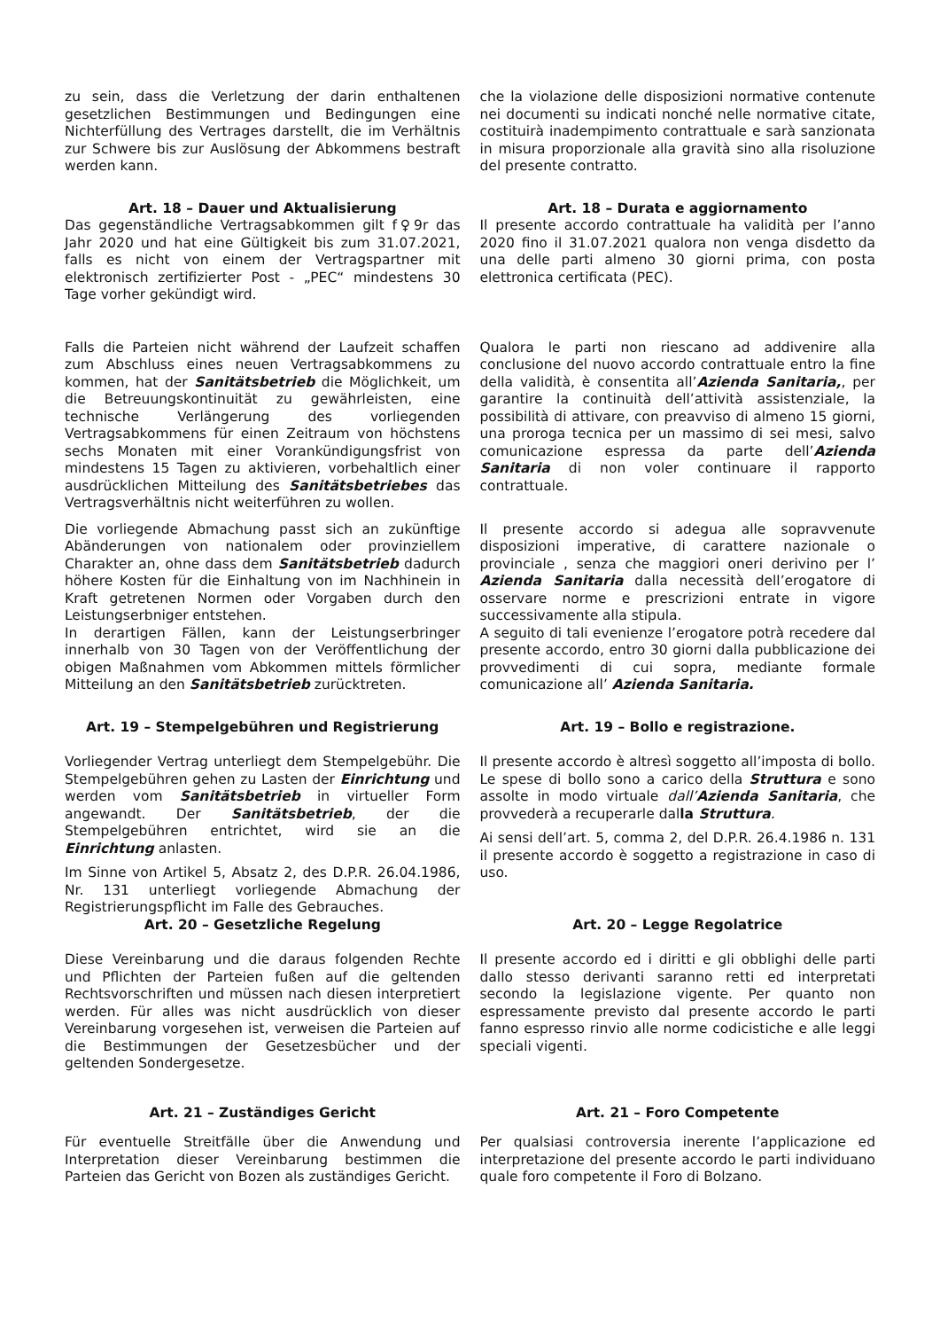zu sein, dass die Verletzung der darin enthaltenen gesetzlichen Bestimmungen und Bedingungen eine Nichterfüllung des Vertrages darstellt, die im Verhältnis zur Schwere bis zur Auslösung der Abkommens bestraft werden kann.
che la violazione delle disposizioni normative contenute nei documenti su indicati nonché nelle normative citate, costituirà inadempimento contrattuale e sarà sanzionata in misura proporzionale alla gravità sino alla risoluzione del presente contratto.
Art. 18 – Dauer und Aktualisierung
Art. 18 – Durata e aggiornamento
Das gegenständliche Vertragsabkommen gilt f♀9r das Jahr 2020 und hat eine Gültigkeit bis zum 31.07.2021, falls es nicht von einem der Vertragspartner mit elektronisch zertifizierter Post - „PEC“ mindestens 30 Tage vorher gekündigt wird.
Il presente accordo contrattuale ha validità per l’anno 2020 fino il 31.07.2021 qualora non venga disdetto da una delle parti almeno 30 giorni prima, con posta elettronica certificata (PEC).
Falls die Parteien nicht während der Laufzeit schaffen zum Abschluss eines neuen Vertragsabkommens zu kommen, hat der Sanitätsbetrieb die Möglichkeit, um die Betreuungskontinuität zu gewährleisten, eine technische Verlängerung des vorliegenden Vertragsabkommens für einen Zeitraum von höchstens sechs Monaten mit einer Vorankündigungsfrist von mindestens 15 Tagen zu aktivieren, vorbehaltlich einer ausdrücklichen Mitteilung des Sanitätsbetriebes das Vertragsverhältnis nicht weiterführen zu wollen.
Qualora le parti non riescano ad addivenire alla conclusione del nuovo accordo contrattuale entro la fine della validità, è consentita all’Azienda Sanitaria,, per garantire la continuità dell’attività assistenziale, la possibilità di attivare, con preavviso di almeno 15 giorni, una proroga tecnica per un massimo di sei mesi, salvo comunicazione espressa da parte dell’Azienda Sanitaria di non voler continuare il rapporto contrattuale.
Die vorliegende Abmachung passt sich an zukünftige Abänderungen von nationalem oder provinziellem Charakter an, ohne dass dem Sanitätsbetrieb dadurch höhere Kosten für die Einhaltung von im Nachhinein in Kraft getretenen Normen oder Vorgaben durch den Leistungserbniger entstehen.
In derartigen Fällen, kann der Leistungserbringer innerhalb von 30 Tagen von der Veröffentlichung der obigen Maßnahmen vom Abkommen mittels förmlicher Mitteilung an den Sanitätsbetrieb zurücktreten.
Il presente accordo si adegua alle sopravvenute disposizioni imperative, di carattere nazionale o provinciale , senza che maggiori oneri derivino per l’ Azienda Sanitaria dalla necessità dell’erogatore di osservare norme e prescrizioni entrate in vigore successivamente alla stipula.
A seguito di tali evenienze l’erogatore potrà recedere dal presente accordo, entro 30 giorni dalla pubblicazione dei provvedimenti di cui sopra, mediante formale comunicazione all’ Azienda Sanitaria.
Art. 19 – Stempelgebühren und Registrierung
Art. 19 – Bollo e registrazione.
Vorliegender Vertrag unterliegt dem Stempelgebühr. Die Stempelgebühren gehen zu Lasten der Einrichtung und werden vom Sanitätsbetrieb in virtueller Form angewandt. Der Sanitätsbetrieb, der die Stempelgebühren entrichtet, wird sie an die Einrichtung anlasten.
Im Sinne von Artikel 5, Absatz 2, des D.P.R. 26.04.1986, Nr. 131 unterliegt vorliegende Abmachung der Registrierungspflicht im Falle des Gebrauches.
Il presente accordo è altresì soggetto all’imposta di bollo. Le spese di bollo sono a carico della Struttura e sono assolte in modo virtuale dall’Azienda Sanitaria, che provvederà a recuperarle dalla Struttura.
Ai sensi dell’art. 5, comma 2, del D.P.R. 26.4.1986 n. 131 il presente accordo è soggetto a registrazione in caso di uso.
Art. 20 – Gesetzliche Regelung Art. 20 – Legge Regolatrice
Diese Vereinbarung und die daraus folgenden Rechte und Pflichten der Parteien fußen auf die geltenden Rechtsvorschriften und müssen nach diesen interpretiert werden. Für alles was nicht ausdrücklich von dieser Vereinbarung vorgesehen ist, verweisen die Parteien auf die Bestimmungen der Gesetzesbücher und der geltenden Sondergesetze.
Il presente accordo ed i diritti e gli obblighi delle parti dallo stesso derivanti saranno retti ed interpretati secondo la legislazione vigente. Per quanto non espressamente previsto dal presente accordo le parti fanno espresso rinvio alle norme codicistiche e alle leggi speciali vigenti.
Art. 21 – Zuständiges Gericht Art. 21 – Foro Competente
Für eventuelle Streitfälle über die Anwendung und Interpretation dieser Vereinbarung bestimmen die Parteien das Gericht von Bozen als zuständiges Gericht.
Per qualsiasi controversia inerente l’applicazione ed interpretazione del presente accordo le parti individuano quale foro competente il Foro di Bolzano.